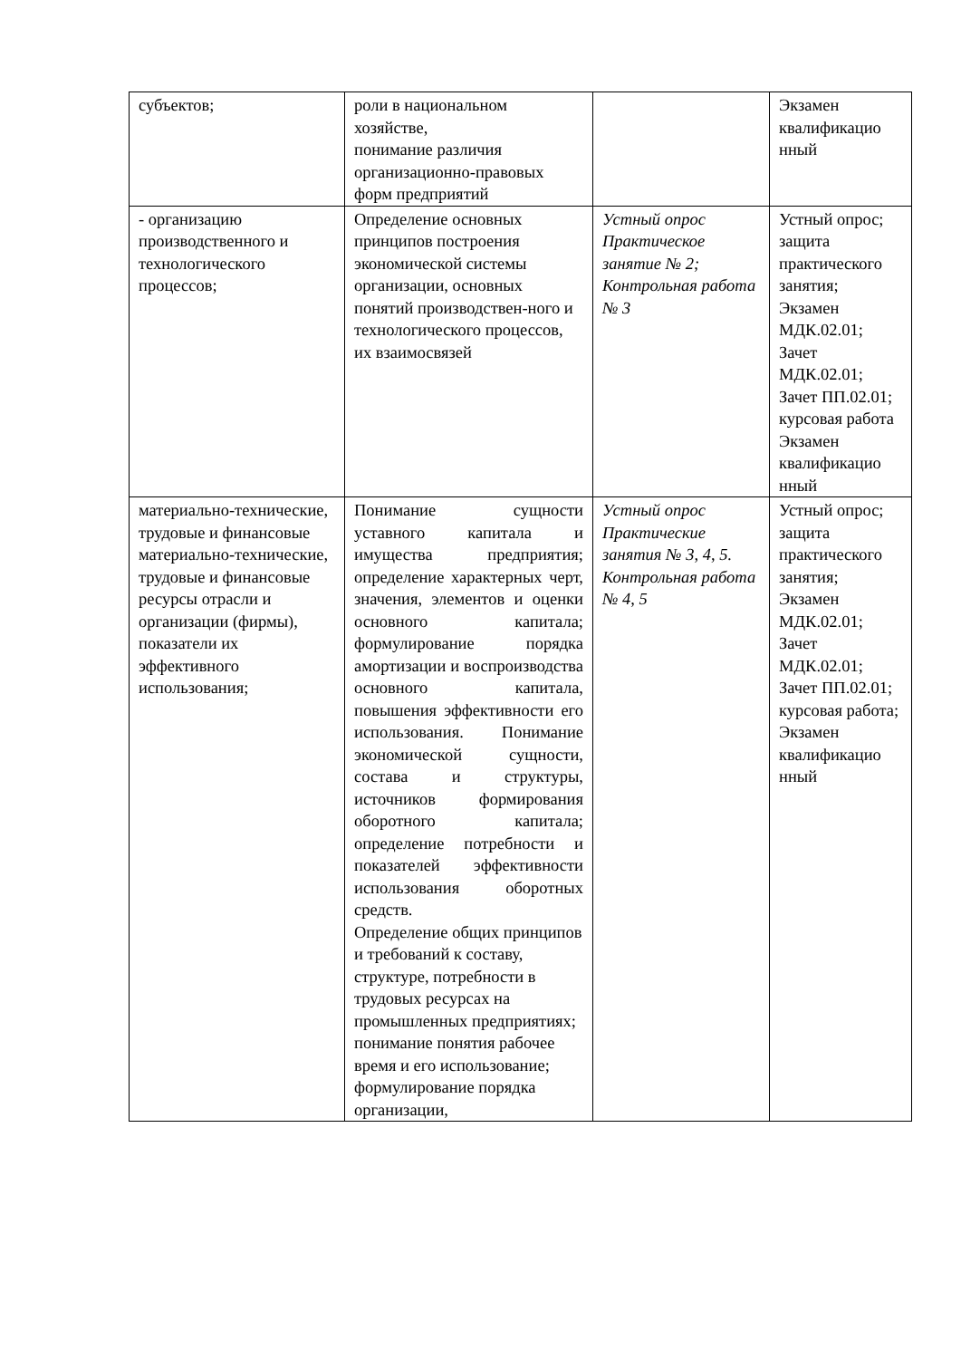| субъектов; | роли в национальном хозяйстве, понимание различия организационно-правовых форм предприятий | | Экзамен квалификацио нный |
| - организацию производственного и технологического процессов; | Определение основных принципов построения экономической системы организации, основных понятий производствен-ного и технологического процессов, их взаимосвязей | Устный опрос Практическое занятие № 2; Контрольная работа № 3 | Устный опрос; защита практического занятия; Экзамен МДК.02.01; Зачет МДК.02.01; Зачет ПП.02.01; курсовая работа Экзамен квалификацио нный |
| материально-технические, трудовые и финансовые материально-технические, трудовые и финансовые ресурсы отрасли и организации (фирмы), показатели их эффективного использования; | Понимание сущности уставного капитала и имущества предприятия; определение характерных черт, значения, элементов и оценки основного капитала; формулирование порядка амортизации и воспроизводства основного капитала, повышения эффективности его использования. Понимание экономической сущности, состава и структуры, источников формирования оборотного капитала; определение потребности и показателей эффективности использования оборотных средств. Определение общих принципов и требований к составу, структуре, потребности в трудовых ресурсах на промышленных предприятиях; понимание понятия рабочее время и его использование; формулирование порядка организации, | Устный опрос Практические занятия № 3, 4, 5. Контрольная работа № 4, 5 | Устный опрос; защита практического занятия; Экзамен МДК.02.01; Зачет МДК.02.01; Зачет ПП.02.01; курсовая работа; Экзамен квалификацио нный |